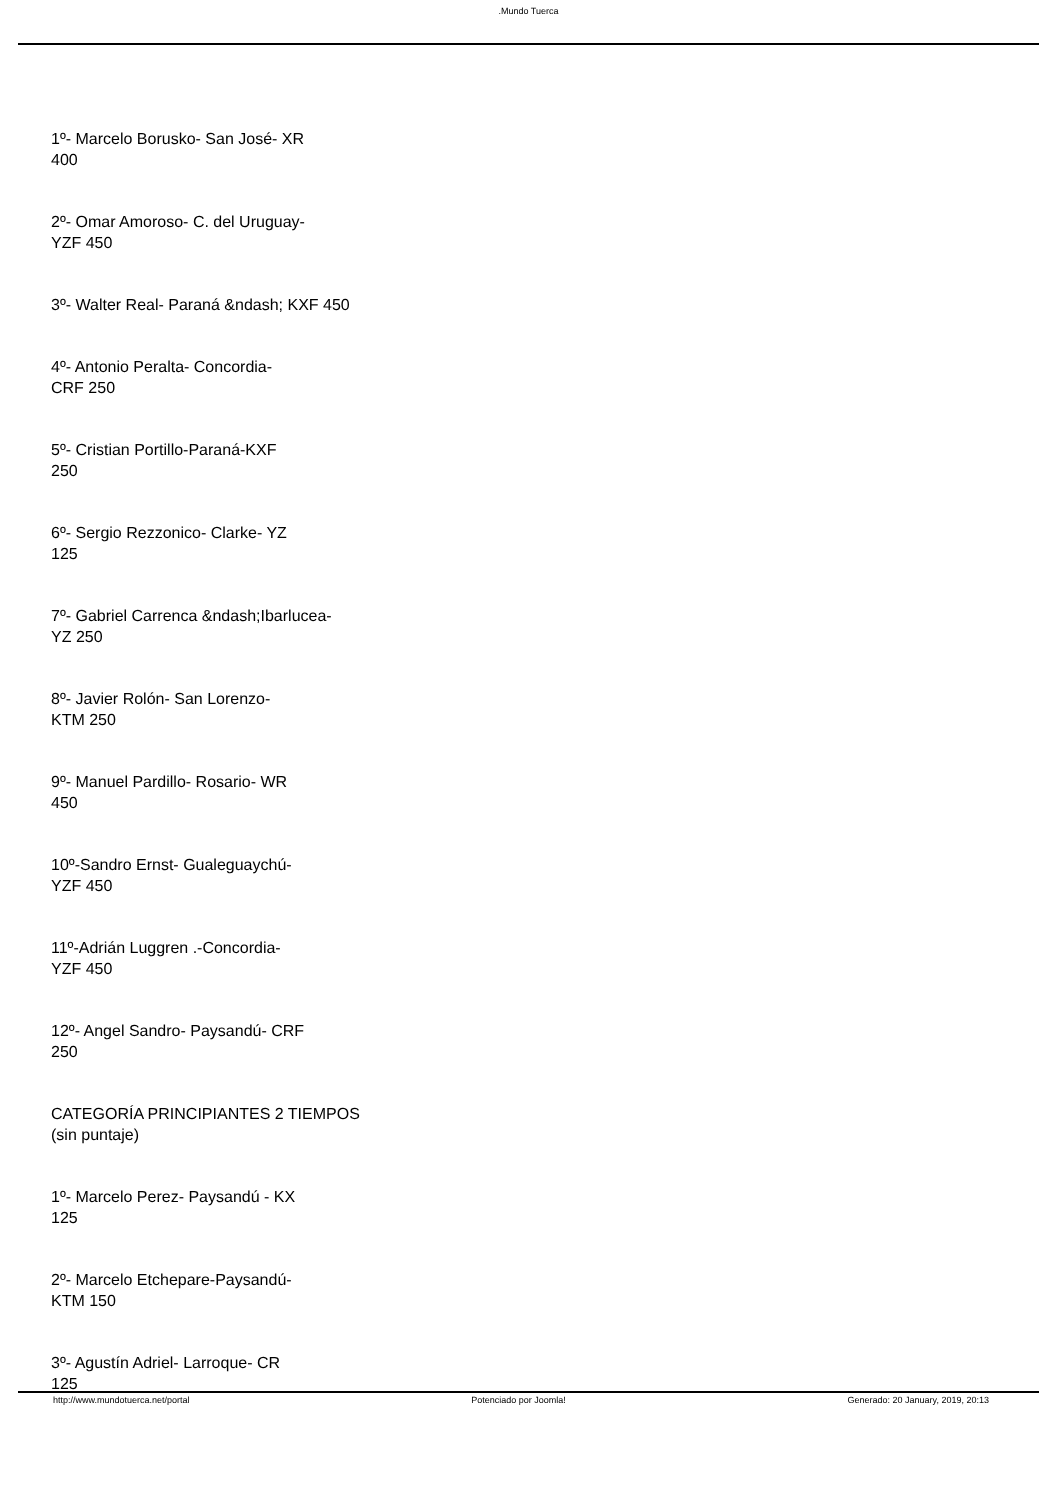.Mundo Tuerca
1º- Marcelo Borusko- San José- XR
400
2º- Omar Amoroso- C. del Uruguay-
YZF 450
3º- Walter Real- Paraná &ndash; KXF 450
4º- Antonio Peralta- Concordia-
CRF 250
5º- Cristian Portillo-Paraná-KXF
250
6º- Sergio Rezzonico- Clarke- YZ
125
7º- Gabriel Carrenca &ndash;Ibarlucea-
YZ 250
8º- Javier Rolón- San Lorenzo-
KTM 250
9º- Manuel Pardillo- Rosario- WR
450
10º-Sandro Ernst- Gualeguaychú-
YZF 450
11º-Adrián Luggren .-Concordia-
YZF 450
12º- Angel Sandro- Paysandú- CRF
250
CATEGORÍA PRINCIPIANTES 2 TIEMPOS
(sin puntaje)
1º- Marcelo Perez- Paysandú - KX
125
2º- Marcelo Etchepare-Paysandú-
KTM 150
3º- Agustín Adriel- Larroque- CR
125
http://www.mundotuerca.net/portal Potenciado por Joomla! Generado: 20 January, 2019, 20:13